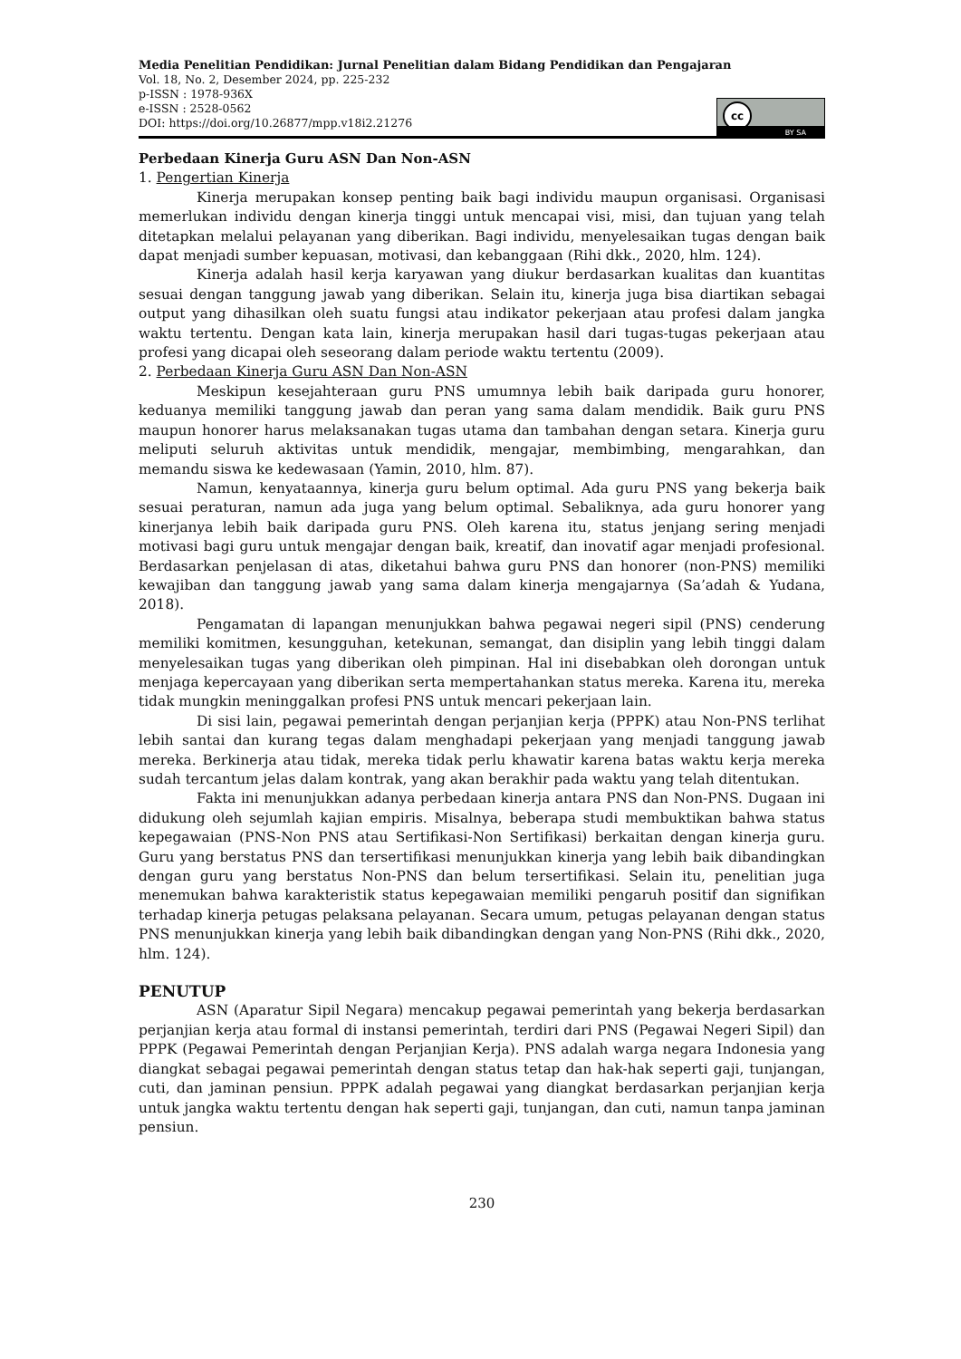Media Penelitian Pendidikan: Jurnal Penelitian dalam Bidang Pendidikan dan Pengajaran
Vol. 18, No. 2, Desember 2024, pp. 225-232
p-ISSN : 1978-936X
e-ISSN : 2528-0562
DOI: https://doi.org/10.26877/mpp.v18i2.21276
cc
BY SA
Perbedaan Kinerja Guru ASN Dan Non-ASN
1. Pengertian Kinerja
Kinerja merupakan konsep penting baik bagi individu maupun organisasi. Organisasi memerlukan individu dengan kinerja tinggi untuk mencapai visi, misi, dan tujuan yang telah ditetapkan melalui pelayanan yang diberikan. Bagi individu, menyelesaikan tugas dengan baik dapat menjadi sumber kepuasan, motivasi, dan kebanggaan (Rihi dkk., 2020, hlm. 124).
Kinerja adalah hasil kerja karyawan yang diukur berdasarkan kualitas dan kuantitas sesuai dengan tanggung jawab yang diberikan. Selain itu, kinerja juga bisa diartikan sebagai output yang dihasilkan oleh suatu fungsi atau indikator pekerjaan atau profesi dalam jangka waktu tertentu. Dengan kata lain, kinerja merupakan hasil dari tugas-tugas pekerjaan atau profesi yang dicapai oleh seseorang dalam periode waktu tertentu (2009).
2. Perbedaan Kinerja Guru ASN Dan Non-ASN
Meskipun kesejahteraan guru PNS umumnya lebih baik daripada guru honorer, keduanya memiliki tanggung jawab dan peran yang sama dalam mendidik. Baik guru PNS maupun honorer harus melaksanakan tugas utama dan tambahan dengan setara. Kinerja guru meliputi seluruh aktivitas untuk mendidik, mengajar, membimbing, mengarahkan, dan memandu siswa ke kedewasaan (Yamin, 2010, hlm. 87).
Namun, kenyataannya, kinerja guru belum optimal. Ada guru PNS yang bekerja baik sesuai peraturan, namun ada juga yang belum optimal. Sebaliknya, ada guru honorer yang kinerjanya lebih baik daripada guru PNS. Oleh karena itu, status jenjang sering menjadi motivasi bagi guru untuk mengajar dengan baik, kreatif, dan inovatif agar menjadi profesional. Berdasarkan penjelasan di atas, diketahui bahwa guru PNS dan honorer (non-PNS) memiliki kewajiban dan tanggung jawab yang sama dalam kinerja mengajarnya (Sa’adah & Yudana, 2018).
Pengamatan di lapangan menunjukkan bahwa pegawai negeri sipil (PNS) cenderung memiliki komitmen, kesungguhan, ketekunan, semangat, dan disiplin yang lebih tinggi dalam menyelesaikan tugas yang diberikan oleh pimpinan. Hal ini disebabkan oleh dorongan untuk menjaga kepercayaan yang diberikan serta mempertahankan status mereka. Karena itu, mereka tidak mungkin meninggalkan profesi PNS untuk mencari pekerjaan lain.
Di sisi lain, pegawai pemerintah dengan perjanjian kerja (PPPK) atau Non-PNS terlihat lebih santai dan kurang tegas dalam menghadapi pekerjaan yang menjadi tanggung jawab mereka. Berkinerja atau tidak, mereka tidak perlu khawatir karena batas waktu kerja mereka sudah tercantum jelas dalam kontrak, yang akan berakhir pada waktu yang telah ditentukan.
Fakta ini menunjukkan adanya perbedaan kinerja antara PNS dan Non-PNS. Dugaan ini didukung oleh sejumlah kajian empiris. Misalnya, beberapa studi membuktikan bahwa status kepegawaian (PNS-Non PNS atau Sertifikasi-Non Sertifikasi) berkaitan dengan kinerja guru. Guru yang berstatus PNS dan tersertifikasi menunjukkan kinerja yang lebih baik dibandingkan dengan guru yang berstatus Non-PNS dan belum tersertifikasi. Selain itu, penelitian juga menemukan bahwa karakteristik status kepegawaian memiliki pengaruh positif dan signifikan terhadap kinerja petugas pelaksana pelayanan. Secara umum, petugas pelayanan dengan status PNS menunjukkan kinerja yang lebih baik dibandingkan dengan yang Non-PNS (Rihi dkk., 2020, hlm. 124).
PENUTUP
ASN (Aparatur Sipil Negara) mencakup pegawai pemerintah yang bekerja berdasarkan perjanjian kerja atau formal di instansi pemerintah, terdiri dari PNS (Pegawai Negeri Sipil) dan PPPK (Pegawai Pemerintah dengan Perjanjian Kerja). PNS adalah warga negara Indonesia yang diangkat sebagai pegawai pemerintah dengan status tetap dan hak-hak seperti gaji, tunjangan, cuti, dan jaminan pensiun. PPPK adalah pegawai yang diangkat berdasarkan perjanjian kerja untuk jangka waktu tertentu dengan hak seperti gaji, tunjangan, dan cuti, namun tanpa jaminan pensiun.
230